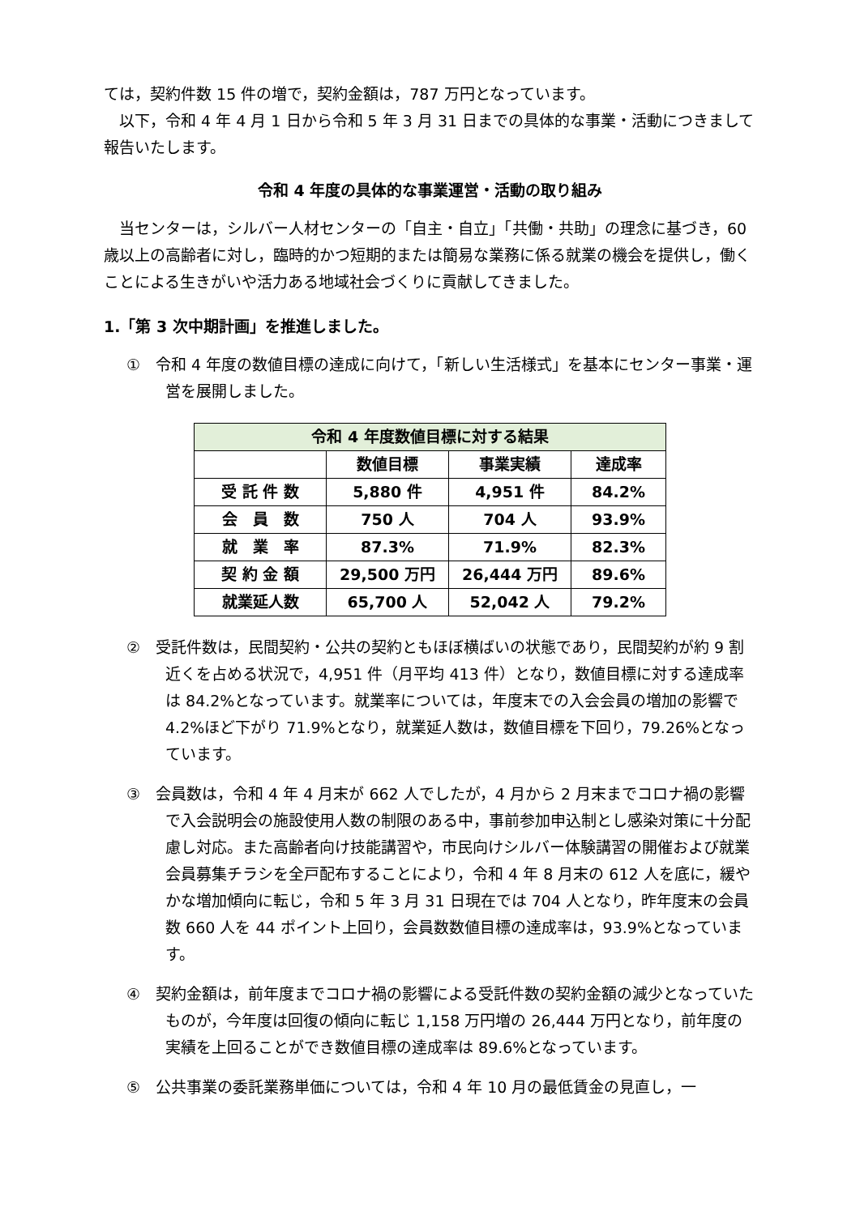ては，契約件数 15 件の増で，契約金額は，787 万円となっています。
以下，令和 4 年 4 月 1 日から令和 5 年 3 月 31 日までの具体的な事業・活動につきまして報告いたします。
令和 4 年度の具体的な事業運営・活動の取り組み
当センターは，シルバー人材センターの「自主・自立」「共働・共助」の理念に基づき，60 歳以上の高齢者に対し，臨時的かつ短期的または簡易な業務に係る就業の機会を提供し，働くことによる生きがいや活力ある地域社会づくりに貢献してきました。
1.「第 3 次中期計画」を推進しました。
①　令和 4 年度の数値目標の達成に向けて，「新しい生活様式」を基本にセンター事業・運営を展開しました。
| 令和 4 年度数値目標に対する結果 | | | |
| --- | --- | --- | --- |
| | 数値目標 | 事業実績 | 達成率 |
| 受 託 件 数 | 5,880 件 | 4,951 件 | 84.2% |
| 会 員 数 | 750 人 | 704 人 | 93.9% |
| 就 業 率 | 87.3% | 71.9% | 82.3% |
| 契 約 金 額 | 29,500 万円 | 26,444 万円 | 89.6% |
| 就業延人数 | 65,700 人 | 52,042 人 | 79.2% |
②　受託件数は，民間契約・公共の契約ともほぼ横ばいの状態であり，民間契約が約 9 割近くを占める状況で，4,951 件（月平均 413 件）となり，数値目標に対する達成率は 84.2%となっています。就業率については，年度末での入会会員の増加の影響で 4.2%ほど下がり 71.9%となり，就業延人数は，数値目標を下回り，79.26%となっています。
③　会員数は，令和 4 年 4 月末が 662 人でしたが，4 月から 2 月末までコロナ禍の影響で入会説明会の施設使用人数の制限のある中，事前参加申込制とし感染対策に十分配慮し対応。また高齢者向け技能講習や，市民向けシルバー体験講習の開催および就業会員募集チラシを全戸配布することにより，令和 4 年 8 月末の 612 人を底に，緩やかな増加傾向に転じ，令和 5 年 3 月 31 日現在では 704 人となり，昨年度末の会員数 660 人を 44 ポイント上回り，会員数数値目標の達成率は，93.9%となっています。
④　契約金額は，前年度までコロナ禍の影響による受託件数の契約金額の減少となっていたものが，今年度は回復の傾向に転じ 1,158 万円増の 26,444 万円となり，前年度の実績を上回ることができ数値目標の達成率は 89.6%となっています。
⑤　公共事業の委託業務単価については，令和 4 年 10 月の最低賃金の見直し，一